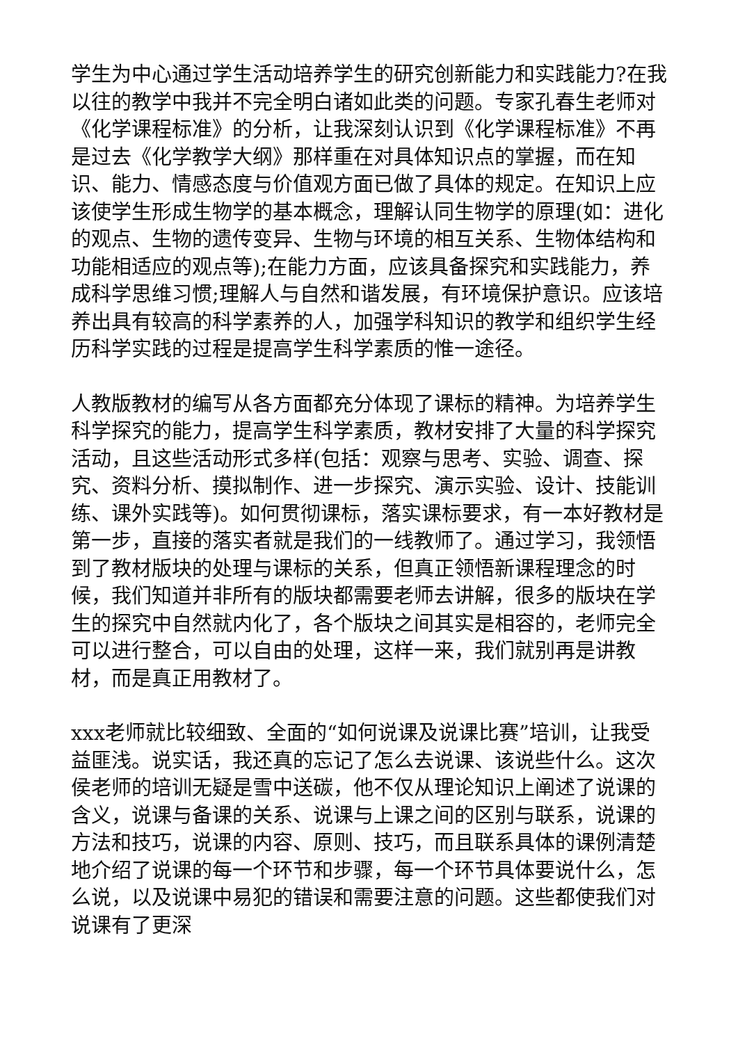学生为中心通过学生活动培养学生的研究创新能力和实践能力?在我以往的教学中我并不完全明白诸如此类的问题。专家孔春生老师对《化学课程标准》的分析，让我深刻认识到《化学课程标准》不再是过去《化学教学大纲》那样重在对具体知识点的掌握，而在知识、能力、情感态度与价值观方面已做了具体的规定。在知识上应该使学生形成生物学的基本概念，理解认同生物学的原理(如：进化的观点、生物的遗传变异、生物与环境的相互关系、生物体结构和功能相适应的观点等);在能力方面，应该具备探究和实践能力，养成科学思维习惯;理解人与自然和谐发展，有环境保护意识。应该培养出具有较高的科学素养的人，加强学科知识的教学和组织学生经历科学实践的过程是提高学生科学素质的惟一途径。
人教版教材的编写从各方面都充分体现了课标的精神。为培养学生科学探究的能力，提高学生科学素质，教材安排了大量的科学探究活动，且这些活动形式多样(包括：观察与思考、实验、调查、探究、资料分析、摸拟制作、进一步探究、演示实验、设计、技能训练、课外实践等)。如何贯彻课标，落实课标要求，有一本好教材是第一步，直接的落实者就是我们的一线教师了。通过学习，我领悟到了教材版块的处理与课标的关系，但真正领悟新课程理念的时候，我们知道并非所有的版块都需要老师去讲解，很多的版块在学生的探究中自然就内化了，各个版块之间其实是相容的，老师完全可以进行整合，可以自由的处理，这样一来，我们就别再是讲教材，而是真正用教材了。
xxx老师就比较细致、全面的“如何说课及说课比赛”培训，让我受益匪浅。说实话，我还真的忘记了怎么去说课、该说些什么。这次侯老师的培训无疑是雪中送碳，他不仅从理论知识上阐述了说课的含义，说课与备课的关系、说课与上课之间的区别与联系，说课的方法和技巧，说课的内容、原则、技巧，而且联系具体的课例清楚地介绍了说课的每一个环节和步骤，每一个环节具体要说什么，怎么说，以及说课中易犯的错误和需要注意的问题。这些都使我们对说课有了更深